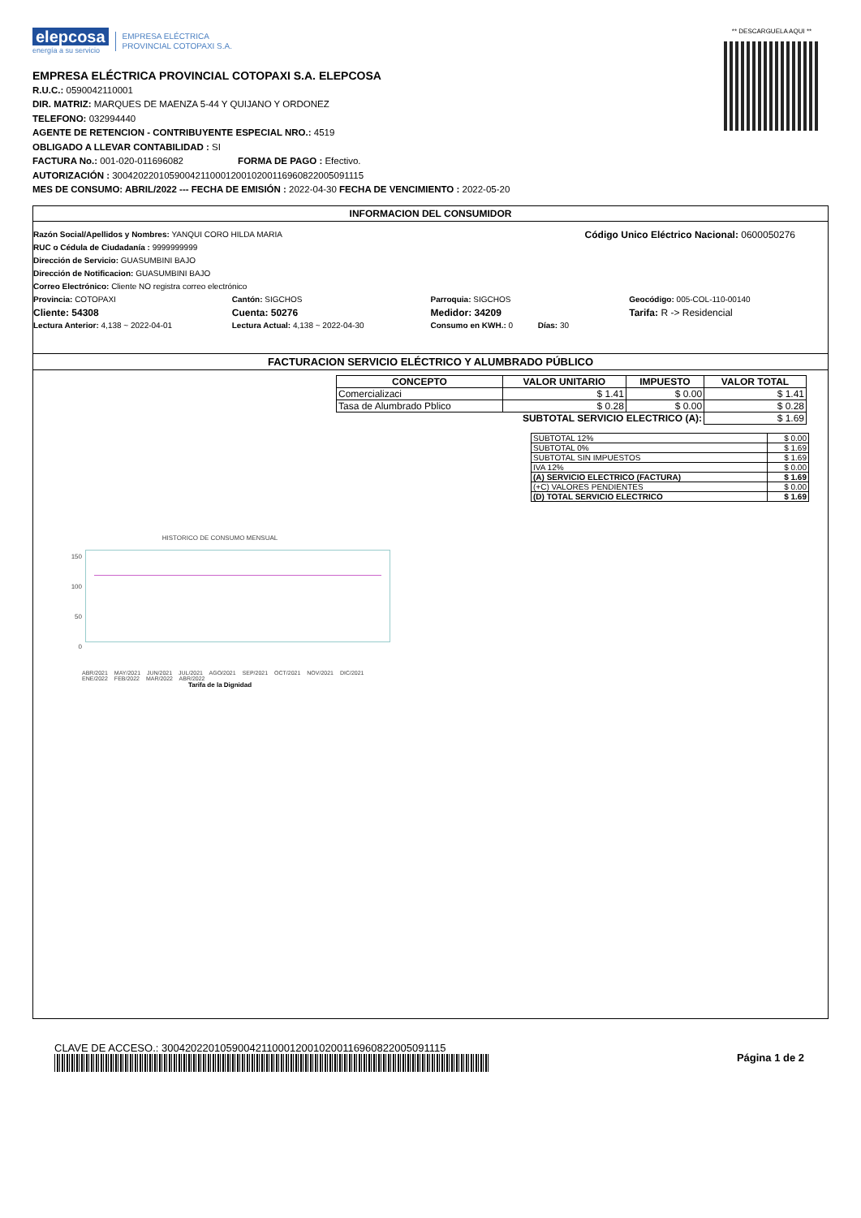** DESCARGUELA AQUI **
elepcosa
energía a su servicio
EMPRESA ELÉCTRICA
PROVINCIAL COTOPAXI S.A.
EMPRESA ELÉCTRICA PROVINCIAL COTOPAXI S.A. ELEPCOSA
R.U.C.: 0590042110001
DIR. MATRIZ: MARQUES DE MAENZA 5-44 Y QUIJANO Y ORDONEZ
TELEFONO: 032994440
AGENTE DE RETENCION - CONTRIBUYENTE ESPECIAL NRO.: 4519
OBLIGADO A LLEVAR CONTABILIDAD : SI
FACTURA No.: 001-020-011696082 FORMA DE PAGO : Efectivo.
AUTORIZACIÓN : 3004202201059004211000120010200116960822005091115
MES DE CONSUMO: ABRIL/2022 --- FECHA DE EMISIÓN : 2022-04-30 FECHA DE VENCIMIENTO : 2022-05-20
INFORMACION DEL CONSUMIDOR
Razón Social/Apellidos y Nombres: YANQUI CORO HILDA MARIA Código Unico Eléctrico Nacional: 0600050276
RUC o Cédula de Ciudadanía : 9999999999
Dirección de Servicio: GUASUMBINI BAJO
Dirección de Notificacion: GUASUMBINI BAJO
Correo Electrónico: Cliente NO registra correo electrónico
Provincia: COTOPAXI Cantón: SIGCHOS Parroquia: SIGCHOS Geocódigo: 005-COL-110-00140
Cliente: 54308 Cuenta: 50276 Medidor: 34209 Tarifa: R -> Residencial
Lectura Anterior: 4,138 ~ 2022-04-01 Lectura Actual: 4,138 ~ 2022-04-30 Consumo en KWH.: 0 Días: 30
FACTURACION SERVICIO ELÉCTRICO Y ALUMBRADO PÚBLICO
| CONCEPTO | VALOR UNITARIO | IMPUESTO | VALOR TOTAL |
| --- | --- | --- | --- |
| Comercializaci | $ 1.41 | $ 0.00 | $ 1.41 |
| Tasa de Alumbrado Pblico | $ 0.28 | $ 0.00 | $ 0.28 |
| SUBTOTAL SERVICIO ELECTRICO (A): | | | $ 1.69 |
| SUBTOTAL 12% | $ 0.00 |
| SUBTOTAL 0% | $ 1.69 |
| SUBTOTAL SIN IMPUESTOS | $ 1.69 |
| IVA 12% | $ 0.00 |
| (A) SERVICIO ELECTRICO (FACTURA) | $ 1.69 |
| (+C) VALORES PENDIENTES | $ 0.00 |
| (D) TOTAL SERVICIO ELECTRICO | $ 1.69 |
HISTORICO DE CONSUMO MENSUAL
150
100
50
0
ABR/2021 MAY/2021 JUN/2021 JUL/2021 AGO/2021 SEP/2021 OCT/2021 NOV/2021 DIC/2021 ENE/2022 FEB/2022 MAR/2022 ABR/2022
Tarifa de la Dignidad
CLAVE DE ACCESO.: 3004202201059004211000120010200116960822005091115
Página 1 de 2